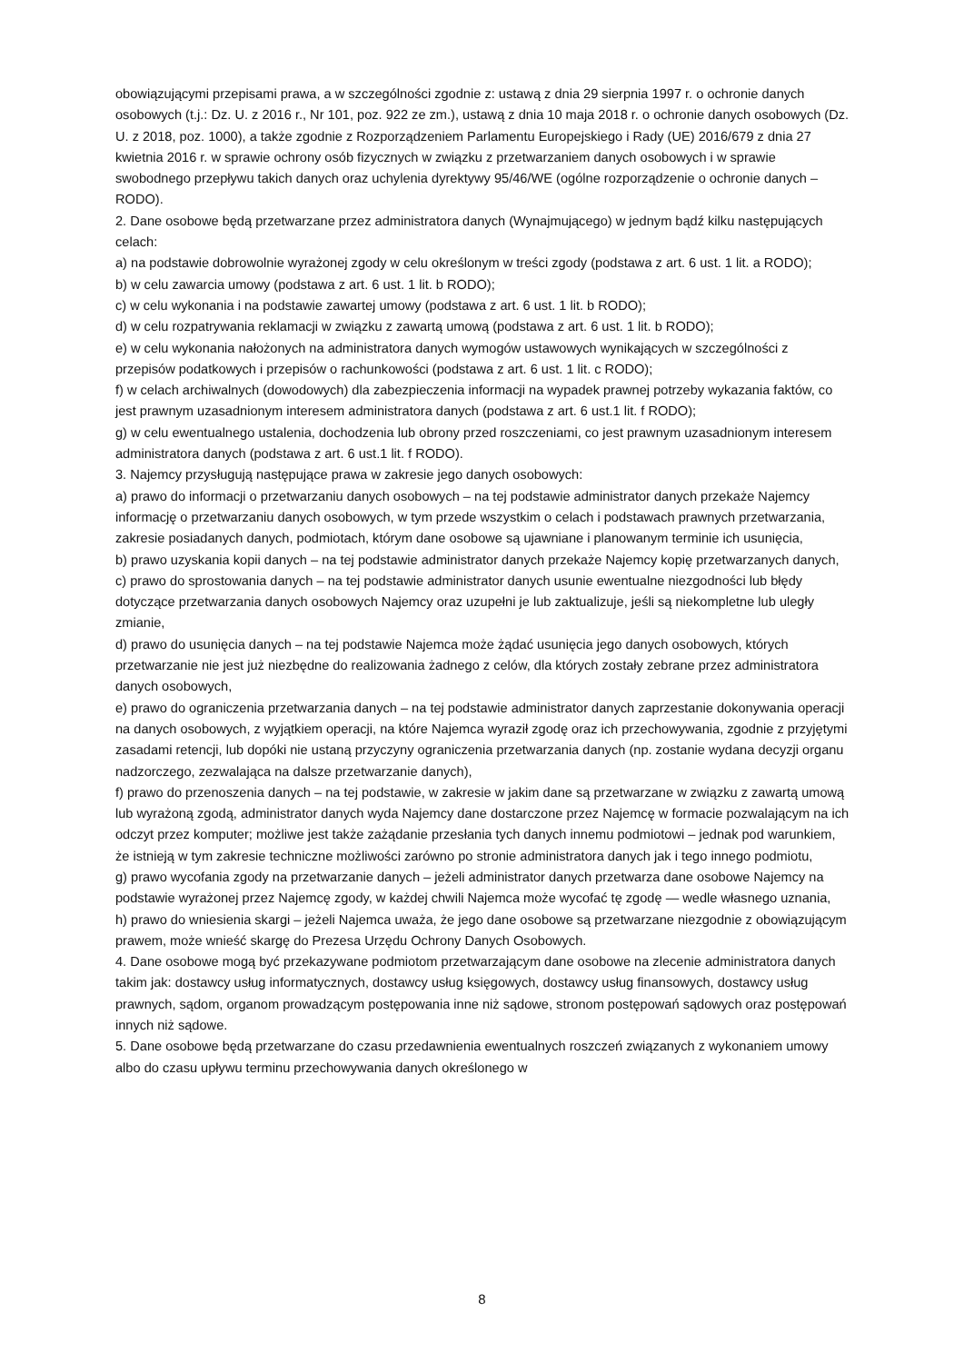obowiązującymi przepisami prawa, a w szczególności zgodnie z: ustawą z dnia 29 sierpnia 1997 r. o ochronie danych osobowych (t.j.: Dz. U. z 2016 r., Nr 101, poz. 922 ze zm.), ustawą z dnia 10 maja 2018 r. o ochronie danych osobowych (Dz. U. z 2018, poz. 1000), a także zgodnie z Rozporządzeniem Parlamentu Europejskiego i Rady (UE) 2016/679 z dnia 27 kwietnia 2016 r. w sprawie ochrony osób fizycznych w związku z przetwarzaniem danych osobowych i w sprawie swobodnego przepływu takich danych oraz uchylenia dyrektywy 95/46/WE (ogólne rozporządzenie o ochronie danych – RODO).
2. Dane osobowe będą przetwarzane przez administratora danych (Wynajmującego) w jednym bądź kilku następujących celach:
a) na podstawie dobrowolnie wyrażonej zgody w celu określonym w treści zgody (podstawa z art. 6 ust. 1 lit. a RODO);
b) w celu zawarcia umowy (podstawa z art. 6 ust. 1 lit. b RODO);
c) w celu wykonania i na podstawie zawartej umowy (podstawa z art. 6 ust. 1 lit. b RODO);
d) w celu rozpatrywania reklamacji w związku z zawartą umową (podstawa z art. 6 ust. 1 lit. b RODO);
e) w celu wykonania nałożonych na administratora danych wymogów ustawowych wynikających w szczególności z przepisów podatkowych i przepisów o rachunkowości (podstawa z art. 6 ust. 1 lit. c RODO);
f) w celach archiwalnych (dowodowych) dla zabezpieczenia informacji na wypadek prawnej potrzeby wykazania faktów, co jest prawnym uzasadnionym interesem administratora danych (podstawa z art. 6 ust.1 lit. f RODO);
g) w celu ewentualnego ustalenia, dochodzenia lub obrony przed roszczeniami, co jest prawnym uzasadnionym interesem administratora danych (podstawa z art. 6 ust.1 lit. f RODO).
3. Najemcy przysługują następujące prawa w zakresie jego danych osobowych:
a) prawo do informacji o przetwarzaniu danych osobowych – na tej podstawie administrator danych przekaże Najemcy informację o przetwarzaniu danych osobowych, w tym przede wszystkim o celach i podstawach prawnych przetwarzania, zakresie posiadanych danych, podmiotach, którym dane osobowe są ujawniane i planowanym terminie ich usunięcia,
b) prawo uzyskania kopii danych – na tej podstawie administrator danych przekaże Najemcy kopię przetwarzanych danych,
c) prawo do sprostowania danych – na tej podstawie administrator danych usunie ewentualne niezgodności lub błędy dotyczące przetwarzania danych osobowych Najemcy oraz uzupełni je lub zaktualizuje, jeśli są niekompletne lub uległy zmianie,
d) prawo do usunięcia danych – na tej podstawie Najemca może żądać usunięcia jego danych osobowych, których przetwarzanie nie jest już niezbędne do realizowania żadnego z celów, dla których zostały zebrane przez administratora danych osobowych,
e) prawo do ograniczenia przetwarzania danych – na tej podstawie administrator danych zaprzestanie dokonywania operacji na danych osobowych, z wyjątkiem operacji, na które Najemca wyraził zgodę oraz ich przechowywania, zgodnie z przyjętymi zasadami retencji, lub dopóki nie ustaną przyczyny ograniczenia przetwarzania danych (np. zostanie wydana decyzji organu nadzorczego, zezwalająca na dalsze przetwarzanie danych),
f) prawo do przenoszenia danych – na tej podstawie, w zakresie w jakim dane są przetwarzane w związku z zawartą umową lub wyrażoną zgodą, administrator danych wyda Najemcy dane dostarczone przez Najemcę w formacie pozwalającym na ich odczyt przez komputer; możliwe jest także zażądanie przesłania tych danych innemu podmiotowi – jednak pod warunkiem, że istnieją w tym zakresie techniczne możliwości zarówno po stronie administratora danych jak i tego innego podmiotu,
g) prawo wycofania zgody na przetwarzanie danych – jeżeli administrator danych przetwarza dane osobowe Najemcy na podstawie wyrażonej przez Najemcę zgody, w każdej chwili Najemca może wycofać tę zgodę — wedle własnego uznania,
h) prawo do wniesienia skargi – jeżeli Najemca uważa, że jego dane osobowe są przetwarzane niezgodnie z obowiązującym prawem, może wnieść skargę do Prezesa Urzędu Ochrony Danych Osobowych.
4. Dane osobowe mogą być przekazywane podmiotom przetwarzającym dane osobowe na zlecenie administratora danych takim jak: dostawcy usług informatycznych, dostawcy usług księgowych, dostawcy usług finansowych, dostawcy usług prawnych, sądom, organom prowadzącym postępowania inne niż sądowe, stronom postępowań sądowych oraz postępowań innych niż sądowe.
5. Dane osobowe będą przetwarzane do czasu przedawnienia ewentualnych roszczeń związanych z wykonaniem umowy albo do czasu upływu terminu przechowywania danych określonego w
8